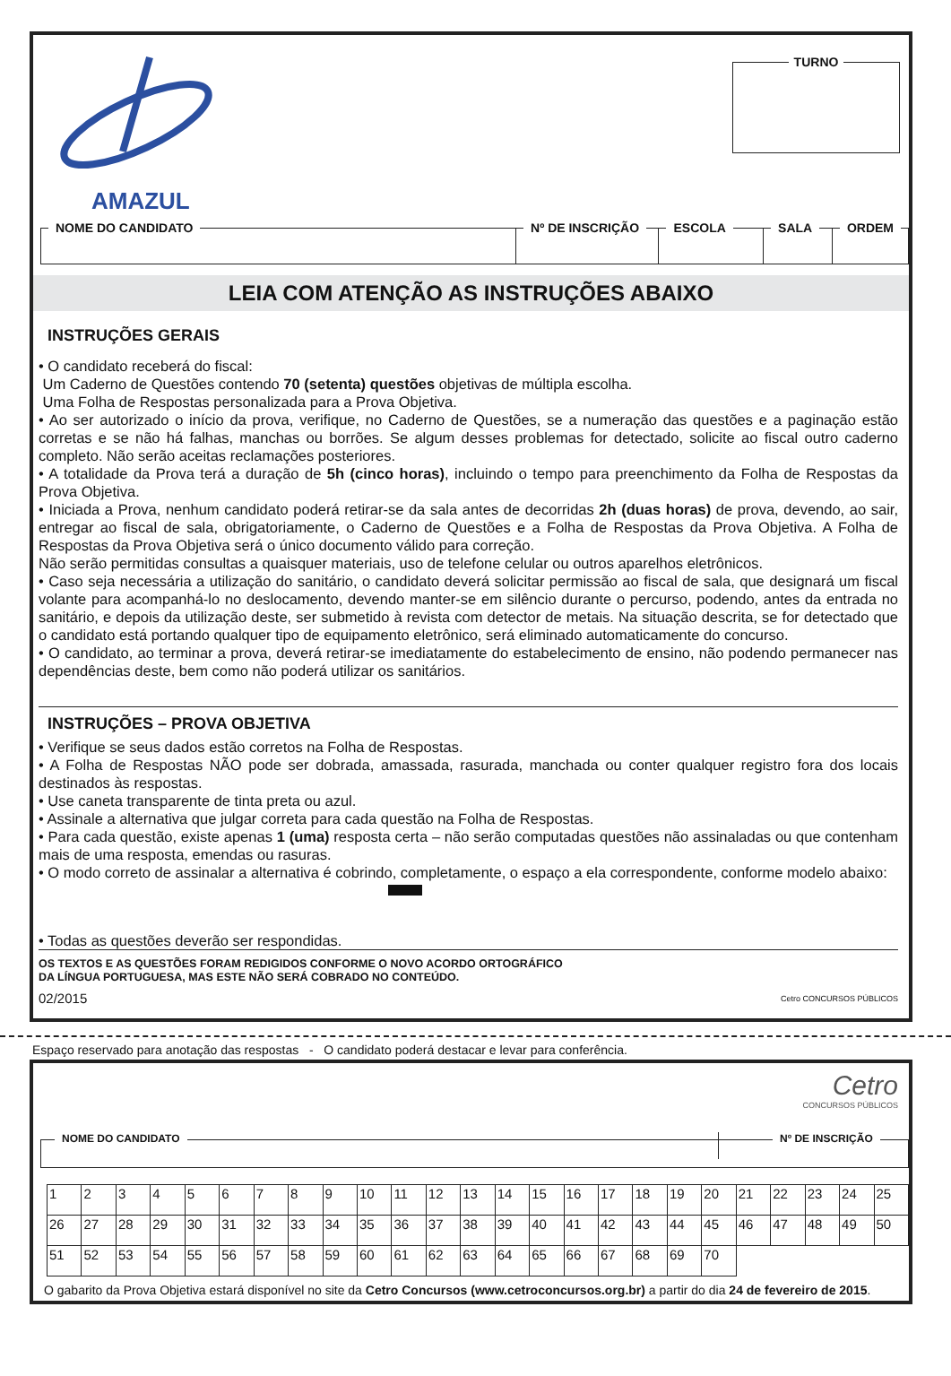AMAZUL TURNO
NOME DO CANDIDATO Nº DE INSCRIÇÃO ESCOLA SALA ORDEM
LEIA COM ATENÇÃO AS INSTRUÇÕES ABAIXO
INSTRUÇÕES GERAIS
• O candidato receberá do fiscal:
Um Caderno de Questões contendo 70 (setenta) questões objetivas de múltipla escolha.
Uma Folha de Respostas personalizada para a Prova Objetiva.
• Ao ser autorizado o início da prova, verifique, no Caderno de Questões, se a numeração das questões e a paginação estão corretas e se não há falhas, manchas ou borrões. Se algum desses problemas for detectado, solicite ao fiscal outro caderno completo. Não serão aceitas reclamações posteriores.
• A totalidade da Prova terá a duração de 5h (cinco horas), incluindo o tempo para preenchimento da Folha de Respostas da Prova Objetiva.
• Iniciada a Prova, nenhum candidato poderá retirar-se da sala antes de decorridas 2h (duas horas) de prova, devendo, ao sair, entregar ao fiscal de sala, obrigatoriamente, o Caderno de Questões e a Folha de Respostas da Prova Objetiva. A Folha de Respostas da Prova Objetiva será o único documento válido para correção.
Não serão permitidas consultas a quaisquer materiais, uso de telefone celular ou outros aparelhos eletrônicos.
• Caso seja necessária a utilização do sanitário, o candidato deverá solicitar permissão ao fiscal de sala, que designará um fiscal volante para acompanhá-lo no deslocamento, devendo manter-se em silêncio durante o percurso, podendo, antes da entrada no sanitário, e depois da utilização deste, ser submetido à revista com detector de metais. Na situação descrita, se for detectado que o candidato está portando qualquer tipo de equipamento eletrônico, será eliminado automaticamente do concurso.
• O candidato, ao terminar a prova, deverá retirar-se imediatamente do estabelecimento de ensino, não podendo permanecer nas dependências deste, bem como não poderá utilizar os sanitários.
INSTRUÇÕES – PROVA OBJETIVA
• Verifique se seus dados estão corretos na Folha de Respostas.
• A Folha de Respostas NÃO pode ser dobrada, amassada, rasurada, manchada ou conter qualquer registro fora dos locais destinados às respostas.
• Use caneta transparente de tinta preta ou azul.
• Assinale a alternativa que julgar correta para cada questão na Folha de Respostas.
• Para cada questão, existe apenas 1 (uma) resposta certa – não serão computadas questões não assinaladas ou que contenham mais de uma resposta, emendas ou rasuras.
• O modo correto de assinalar a alternativa é cobrindo, completamente, o espaço a ela correspondente, conforme modelo abaixo:
• Todas as questões deverão ser respondidas.
OS TEXTOS E AS QUESTÕES FORAM REDIGIDOS CONFORME O NOVO ACORDO ORTOGRÁFICO
DA LÍNGUA PORTUGUESA, MAS ESTE NÃO SERÁ COBRADO NO CONTEÚDO.
02/2015 Cetro CONCURSOS PÚBLICOS
Espaço reservado para anotação das respostas - O candidato poderá destacar e levar para conferência.
Cetro
CONCURSOS PÚBLICOS
NOME DO CANDIDATO Nº DE INSCRIÇÃO
| 1 | 2 | 3 | 4 | 5 | 6 | 7 | 8 | 9 | 10 | 11 | 12 | 13 | 14 | 15 | 16 | 17 | 18 | 19 | 20 | 21 | 22 | 23 | 24 | 25 |
| 26 | 27 | 28 | 29 | 30 | 31 | 32 | 33 | 34 | 35 | 36 | 37 | 38 | 39 | 40 | 41 | 42 | 43 | 44 | 45 | 46 | 47 | 48 | 49 | 50 |
| 51 | 52 | 53 | 54 | 55 | 56 | 57 | 58 | 59 | 60 | 61 | 62 | 63 | 64 | 65 | 66 | 67 | 68 | 69 | 70 | | | | | |
O gabarito da Prova Objetiva estará disponível no site da Cetro Concursos (www.cetroconcursos.org.br) a partir do dia 24 de fevereiro de 2015.